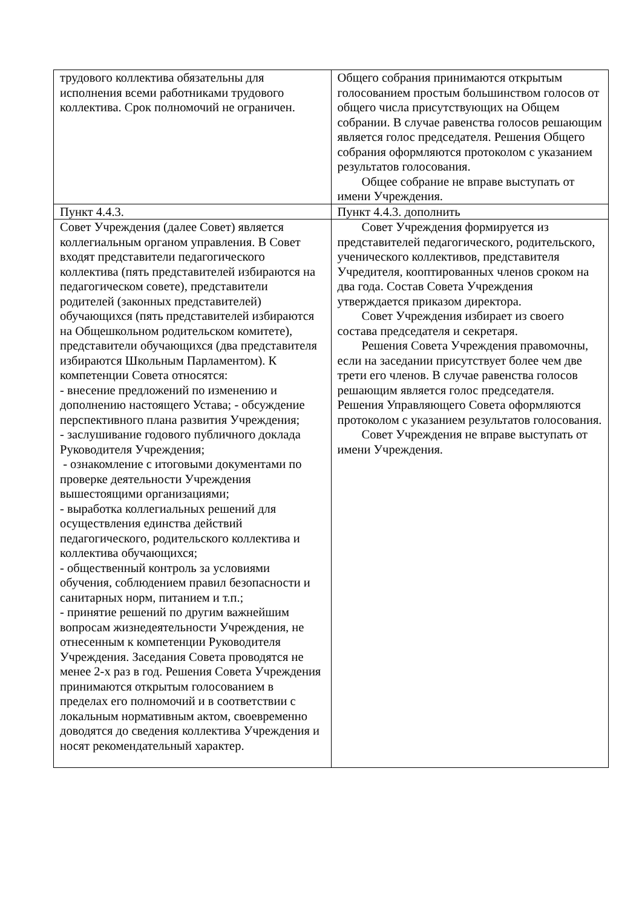| трудового коллектива обязательны для исполнения всеми работниками трудового коллектива. Срок полномочий не ограничен. | Общего собрания принимаются открытым голосованием простым большинством голосов от общего числа присутствующих на Общем собрании. В случае равенства голосов решающим является голос председателя. Решения Общего собрания оформляются протоколом с указанием результатов голосования. Общее собрание не вправе выступать от имени Учреждения. |
| Пункт 4.4.3. | Пункт 4.4.3. дополнить |
| Совет Учреждения (далее Совет) является коллегиальным органом управления. В Совет входят представители педагогического коллектива (пять представителей избираются на педагогическом совете), представители родителей (законных представителей) обучающихся (пять представителей избираются на Общешкольном родительском комитете), представители обучающихся (два представителя избираются Школьным Парламентом). К компетенции Совета относятся: - внесение предложений по изменению и дополнению настоящего Устава; - обсуждение перспективного плана развития Учреждения; - заслушивание годового публичного доклада Руководителя Учреждения; - ознакомление с итоговыми документами по проверке деятельности Учреждения вышестоящими организациями; - выработка коллегиальных решений для осуществления единства действий педагогического, родительского коллектива и коллектива обучающихся; - общественный контроль за условиями обучения, соблюдением правил безопасности и санитарных норм, питанием и т.п.; - принятие решений по другим важнейшим вопросам жизнедеятельности Учреждения, не отнесенным к компетенции Руководителя Учреждения. Заседания Совета проводятся не менее 2-х раз в год. Решения Совета Учреждения принимаются открытым голосованием в пределах его полномочий и в соответствии с локальным нормативным актом, своевременно доводятся до сведения коллектива Учреждения и носят рекомендательный характер. | Совет Учреждения формируется из представителей педагогического, родительского, ученического коллективов, представителя Учредителя, кооптированных членов сроком на два года. Состав Совета Учреждения утверждается приказом директора. Совет Учреждения избирает из своего состава председателя и секретаря. Решения Совета Учреждения правомочны, если на заседании присутствует более чем две трети его членов. В случае равенства голосов решающим является голос председателя. Решения Управляющего Совета оформляются протоколом с указанием результатов голосования. Совет Учреждения не вправе выступать от имени Учреждения. |